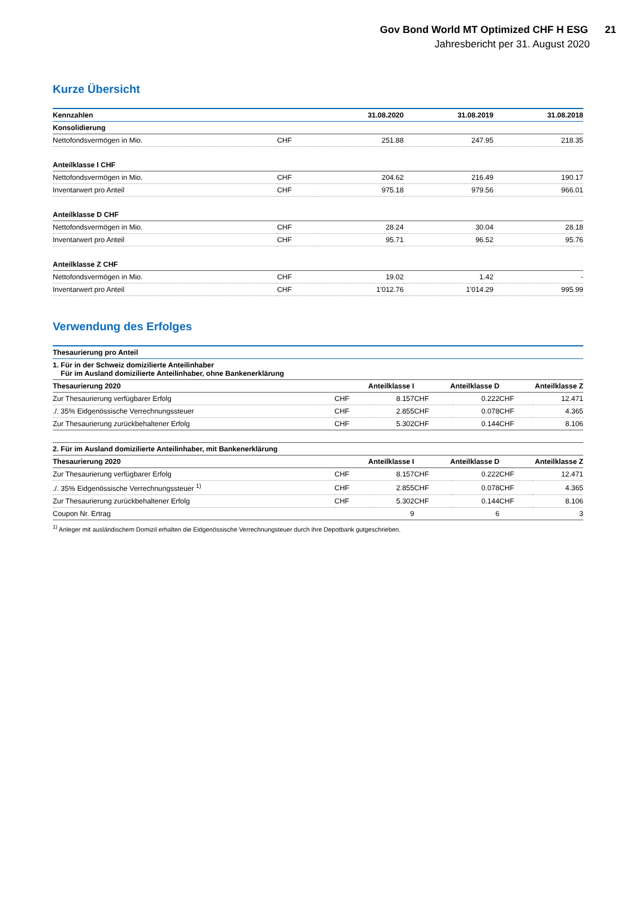Gov Bond World MT Optimized CHF H ESG 21
Jahresbericht per 31. August 2020
Kurze Übersicht
| Kennzahlen | | 31.08.2020 | 31.08.2019 | 31.08.2018 |
| --- | --- | --- | --- | --- |
| Konsolidierung | | | | |
| Nettofondsvermögen in Mio. | CHF | 251.88 | 247.95 | 218.35 |
| Anteilklasse I CHF | | | | |
| Nettofondsvermögen in Mio. | CHF | 204.62 | 216.49 | 190.17 |
| Inventarwert pro Anteil | CHF | 975.18 | 979.56 | 966.01 |
| Anteilklasse D CHF | | | | |
| Nettofondsvermögen in Mio. | CHF | 28.24 | 30.04 | 28.18 |
| Inventarwert pro Anteil | CHF | 95.71 | 96.52 | 95.76 |
| Anteilklasse Z CHF | | | | |
| Nettofondsvermögen in Mio. | CHF | 19.02 | 1.42 | - |
| Inventarwert pro Anteil | CHF | 1'012.76 | 1'014.29 | 995.99 |
Verwendung des Erfolges
| Thesaurierung pro Anteil | | | | | | |
| --- | --- | --- | --- | --- | --- | --- |
| 1. Für in der Schweiz domizilierte Anteilinhaber Für im Ausland domizilierte Anteilinhaber, ohne Bankenerklärung | | | | | | |
| Thesaurierung 2020 | Anteilklasse I | | Anteilklasse D | | Anteilklasse Z | |
| Zur Thesaurierung verfügbarer Erfolg | CHF | 8.157 | CHF | 0.222 | CHF | 12.471 |
| ./. 35% Eidgenössische Verrechnungssteuer | CHF | 2.855 | CHF | 0.078 | CHF | 4.365 |
| Zur Thesaurierung zurückbehaltener Erfolg | CHF | 5.302 | CHF | 0.144 | CHF | 8.106 |
| 2. Für im Ausland domizilierte Anteilinhaber, mit Bankenerklärung | | | | | | |
| Thesaurierung 2020 | Anteilklasse I | | Anteilklasse D | | Anteilklasse Z | |
| Zur Thesaurierung verfügbarer Erfolg | CHF | 8.157 | CHF | 0.222 | CHF | 12.471 |
| ./. 35% Eidgenössische Verrechnungssteuer <sup>1)</sup> | CHF | 2.855 | CHF | 0.078 | CHF | 4.365 |
| Zur Thesaurierung zurückbehaltener Erfolg | CHF | 5.302 | CHF | 0.144 | CHF | 8.106 |
| Coupon Nr. Ertrag | | 9 | | 6 | | 3 |
<sup>1)</sup> Anleger mit ausländischem Domizil erhalten die Eidgenössische Verrechnungsteuer durch ihre Depotbank gutgeschrieben.